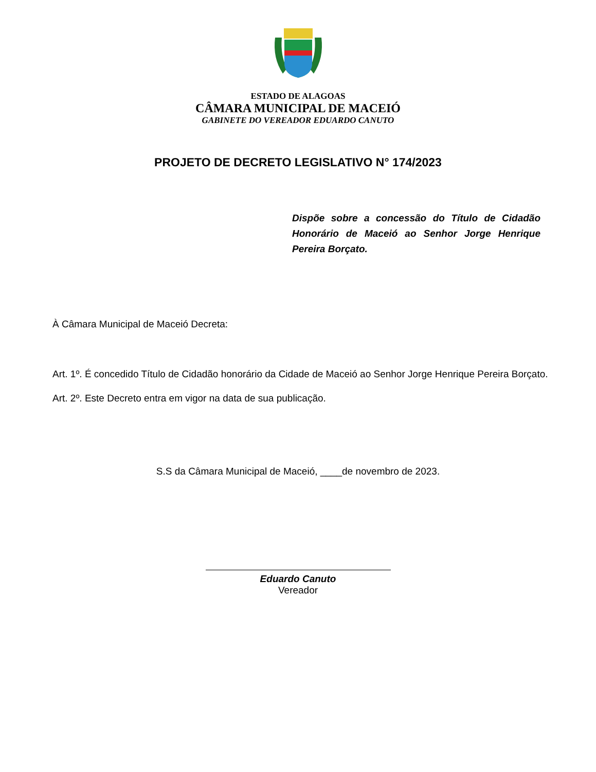ESTADO DE ALAGOAS
CÂMARA MUNICIPAL DE MACEIÓ
GABINETE DO VEREADOR EDUARDO CANUTO
PROJETO DE DECRETO LEGISLATIVO N° 174/2023
Dispõe sobre a concessão do Título de Cidadão Honorário de Maceió ao Senhor Jorge Henrique Pereira Borçato.
À Câmara Municipal de Maceió Decreta:
Art. 1º. É concedido Título de Cidadão honorário da Cidade de Maceió ao Senhor Jorge Henrique Pereira Borçato.
Art. 2º. Este Decreto entra em vigor na data de sua publicação.
S.S da Câmara Municipal de Maceió, ____de novembro de 2023.
Eduardo Canuto
Vereador